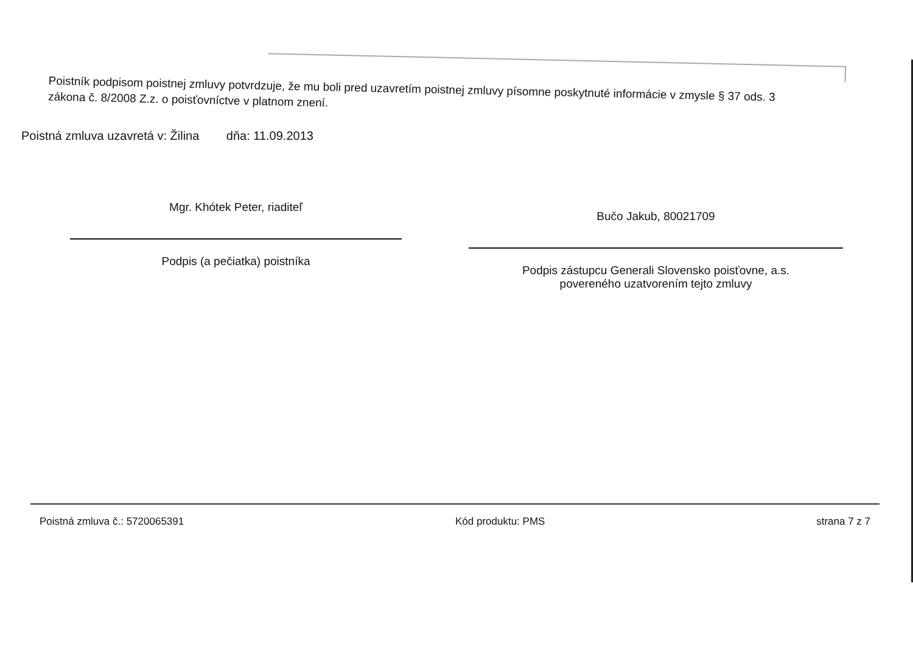Poistník podpisom poistnej zmluvy potvrdzuje, že mu boli pred uzavretím poistnej zmluvy písomne poskytnuté informácie v zmysle § 37 ods. 3 zákona č. 8/2008 Z.z. o poisťovníctve v platnom znení.
Poistná zmluva uzavretá v: Žilina dňa: 11.09.2013
Mgr. Khótek Peter, riaditeľ
Podpis (a pečiatka) poistníka
Bučo Jakub, 80021709
Podpis zástupcu Generali Slovensko poisťovne, a.s.
povereného uzatvorením tejto zmluvy
Poistná zmluva č.: 5720065391 Kód produktu: PMS strana 7 z 7